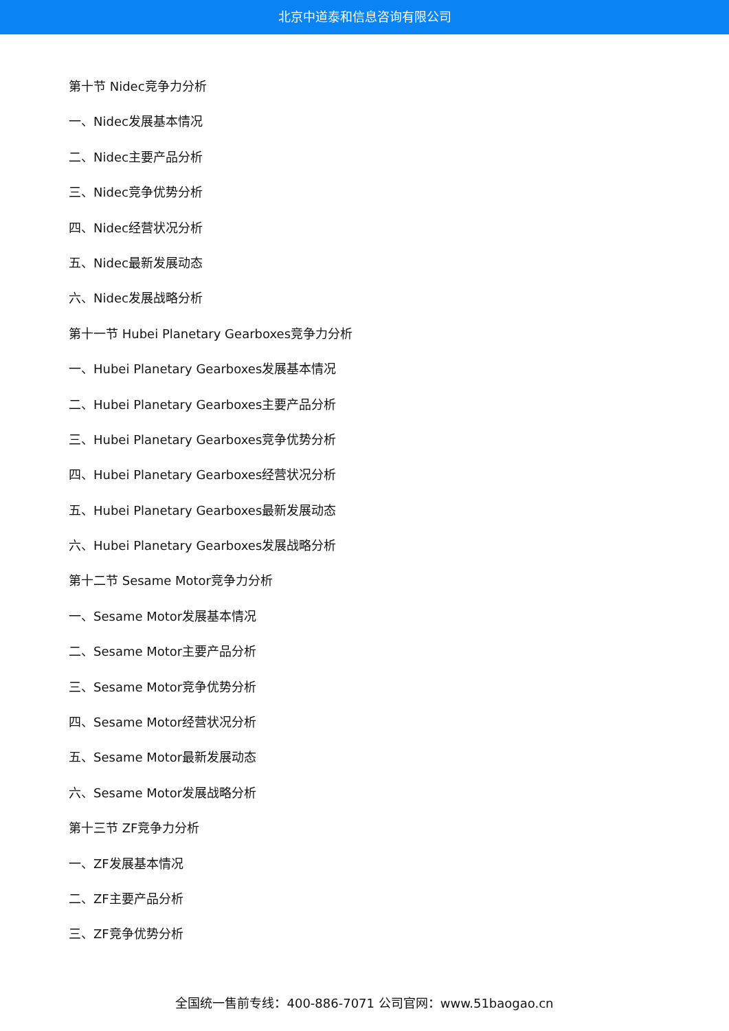北京中道泰和信息咨询有限公司
第十节 Nidec竞争力分析
一、Nidec发展基本情况
二、Nidec主要产品分析
三、Nidec竞争优势分析
四、Nidec经营状况分析
五、Nidec最新发展动态
六、Nidec发展战略分析
第十一节 Hubei Planetary Gearboxes竞争力分析
一、Hubei Planetary Gearboxes发展基本情况
二、Hubei Planetary Gearboxes主要产品分析
三、Hubei Planetary Gearboxes竞争优势分析
四、Hubei Planetary Gearboxes经营状况分析
五、Hubei Planetary Gearboxes最新发展动态
六、Hubei Planetary Gearboxes发展战略分析
第十二节 Sesame Motor竞争力分析
一、Sesame Motor发展基本情况
二、Sesame Motor主要产品分析
三、Sesame Motor竞争优势分析
四、Sesame Motor经营状况分析
五、Sesame Motor最新发展动态
六、Sesame Motor发展战略分析
第十三节 ZF竞争力分析
一、ZF发展基本情况
二、ZF主要产品分析
三、ZF竞争优势分析
全国统一售前专线：400-886-7071 公司官网：www.51baogao.cn